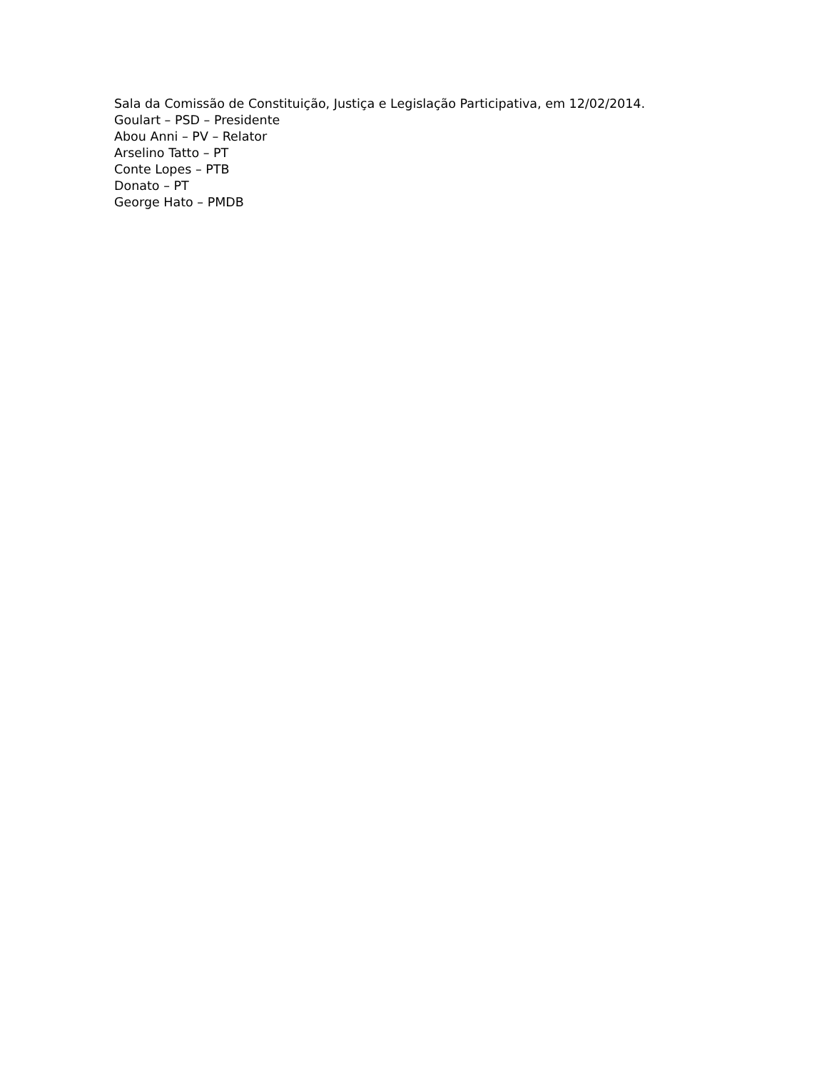Sala da Comissão de Constituição, Justiça e Legislação Participativa, em 12/02/2014.
Goulart – PSD – Presidente
Abou Anni – PV – Relator
Arselino Tatto – PT
Conte Lopes – PTB
Donato – PT
George Hato – PMDB